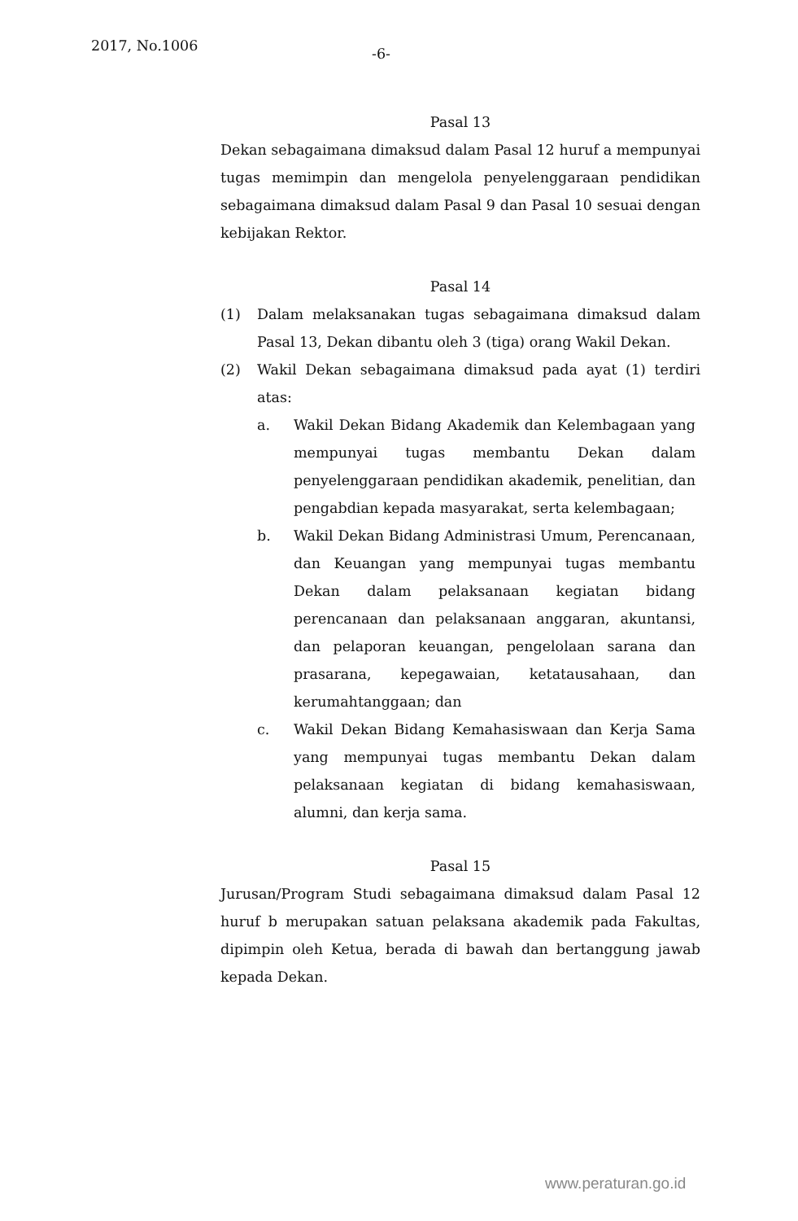2017, No.1006 -6-
Pasal 13
Dekan sebagaimana dimaksud dalam Pasal 12 huruf a mempunyai tugas memimpin dan mengelola penyelenggaraan pendidikan sebagaimana dimaksud dalam Pasal 9 dan Pasal 10 sesuai dengan kebijakan Rektor.
Pasal 14
(1) Dalam melaksanakan tugas sebagaimana dimaksud dalam Pasal 13, Dekan dibantu oleh 3 (tiga) orang Wakil Dekan.
(2) Wakil Dekan sebagaimana dimaksud pada ayat (1) terdiri atas:
a. Wakil Dekan Bidang Akademik dan Kelembagaan yang mempunyai tugas membantu Dekan dalam penyelenggaraan pendidikan akademik, penelitian, dan pengabdian kepada masyarakat, serta kelembagaan;
b. Wakil Dekan Bidang Administrasi Umum, Perencanaan, dan Keuangan yang mempunyai tugas membantu Dekan dalam pelaksanaan kegiatan bidang perencanaan dan pelaksanaan anggaran, akuntansi, dan pelaporan keuangan, pengelolaan sarana dan prasarana, kepegawaian, ketatausahaan, dan kerumahtanggaan; dan
c. Wakil Dekan Bidang Kemahasiswaan dan Kerja Sama yang mempunyai tugas membantu Dekan dalam pelaksanaan kegiatan di bidang kemahasiswaan, alumni, dan kerja sama.
Pasal 15
Jurusan/Program Studi sebagaimana dimaksud dalam Pasal 12 huruf b merupakan satuan pelaksana akademik pada Fakultas, dipimpin oleh Ketua, berada di bawah dan bertanggung jawab kepada Dekan.
www.peraturan.go.id